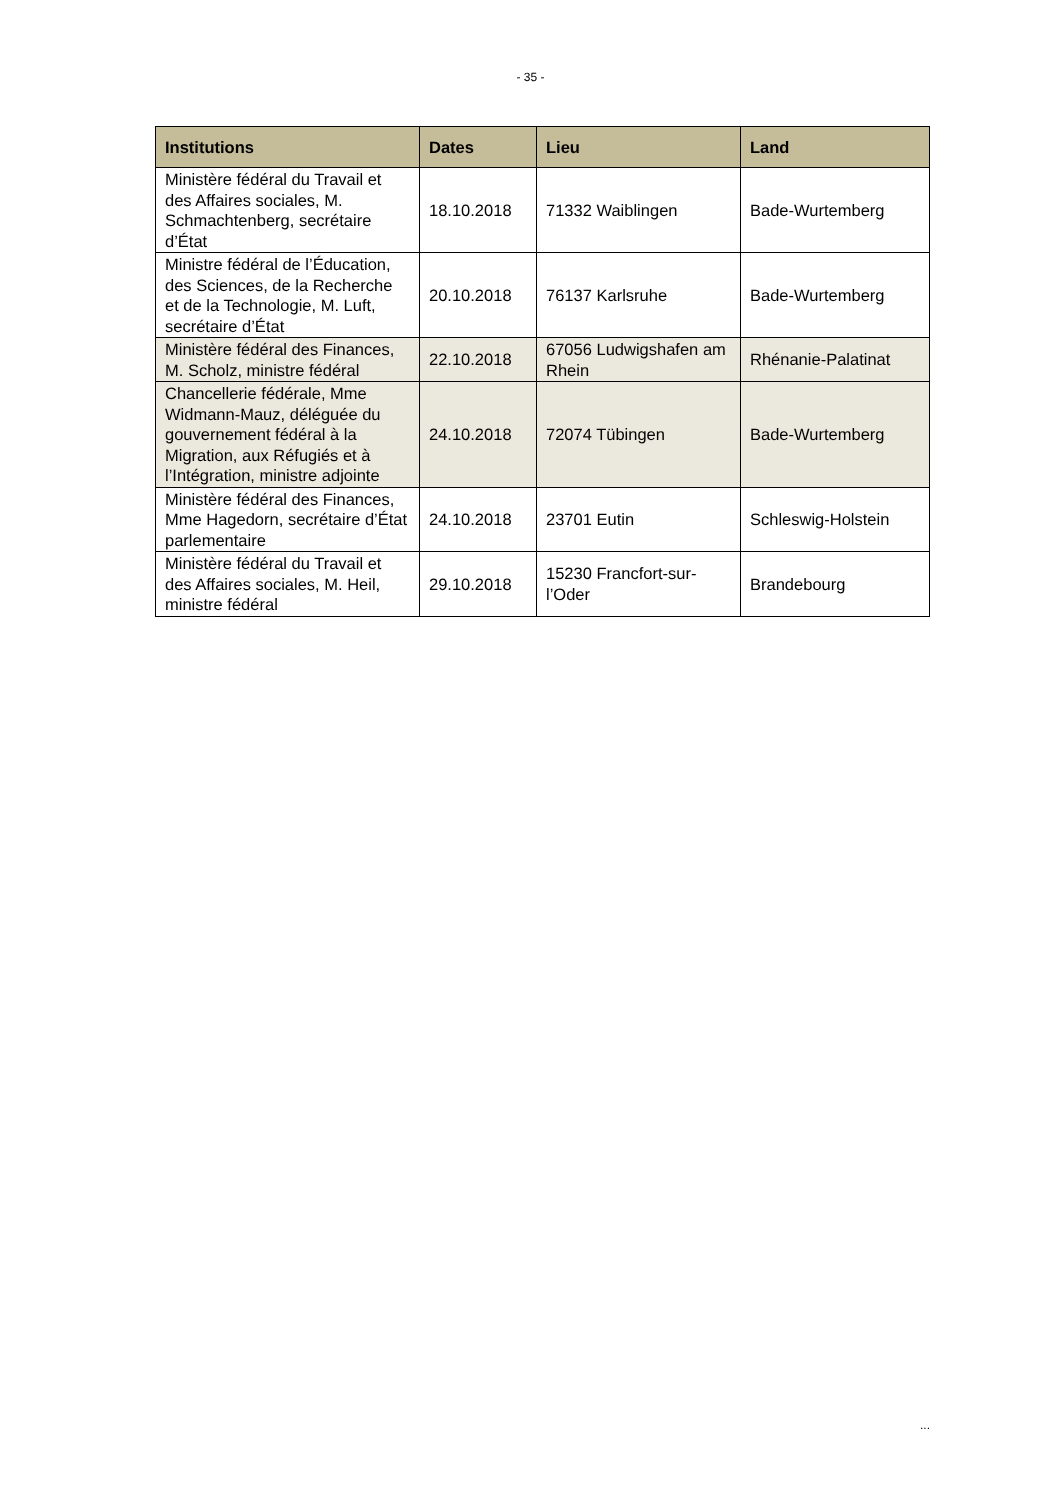- 35 -
| Institutions | Dates | Lieu | Land |
| --- | --- | --- | --- |
| Ministère fédéral du Travail et des Affaires sociales, M. Schmachtenberg, secrétaire d’État | 18.10.2018 | 71332 Waiblingen | Bade-Wurtemberg |
| Ministre fédéral de l’Éducation, des Sciences, de la Recherche et de la Technologie, M. Luft, secrétaire d’État | 20.10.2018 | 76137 Karlsruhe | Bade-Wurtemberg |
| Ministère fédéral des Finances, M. Scholz, ministre fédéral | 22.10.2018 | 67056 Ludwigshafen am Rhein | Rhénanie-Palatinat |
| Chancellerie fédérale, Mme Widmann-Mauz, déléguée du gouvernement fédéral à la Migration, aux Réfugiés et à l’Intégration, ministre adjointe | 24.10.2018 | 72074 Tübingen | Bade-Wurtemberg |
| Ministère fédéral des Finances, Mme Hagedorn, secrétaire d’État parlementaire | 24.10.2018 | 23701 Eutin | Schleswig-Holstein |
| Ministère fédéral du Travail et des Affaires sociales, M. Heil, ministre fédéral | 29.10.2018 | 15230 Francfort-sur-l’Oder | Brandebourg |
...